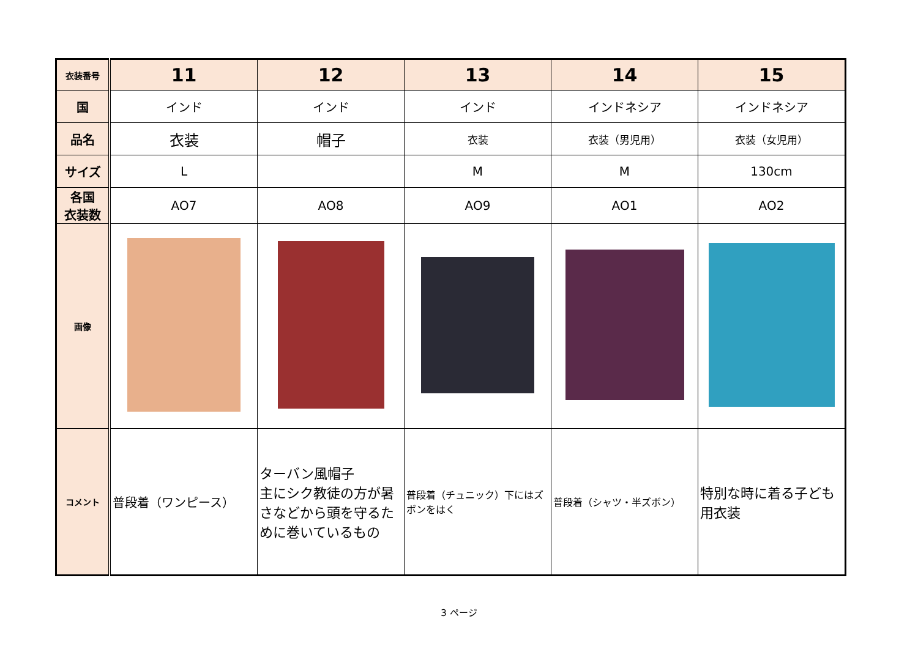| 衣装番号 | 11 | 12 | 13 | 14 | 15 |
| 国 | インド | インド | インド | インドネシア | インドネシア |
| 品名 | 衣装 | 帽子 | 衣装 | 衣装（男児用） | 衣装（女児用） |
| サイズ | L | | M | M | 130cm |
| 各国 衣装数 | AO7 | AO8 | AO9 | AO1 | AO2 |
| 画像 | | | | | |
| コメント | 普段着（ワンピース） | ターバン風帽子 主にシク教徒の方が暑さなどから頭を守るために巻いているもの | 普段着（チュニック）下にはズボンをはく | 普段着（シャツ・半ズボン） | 特別な時に着る子ども用衣装 |
3 ページ